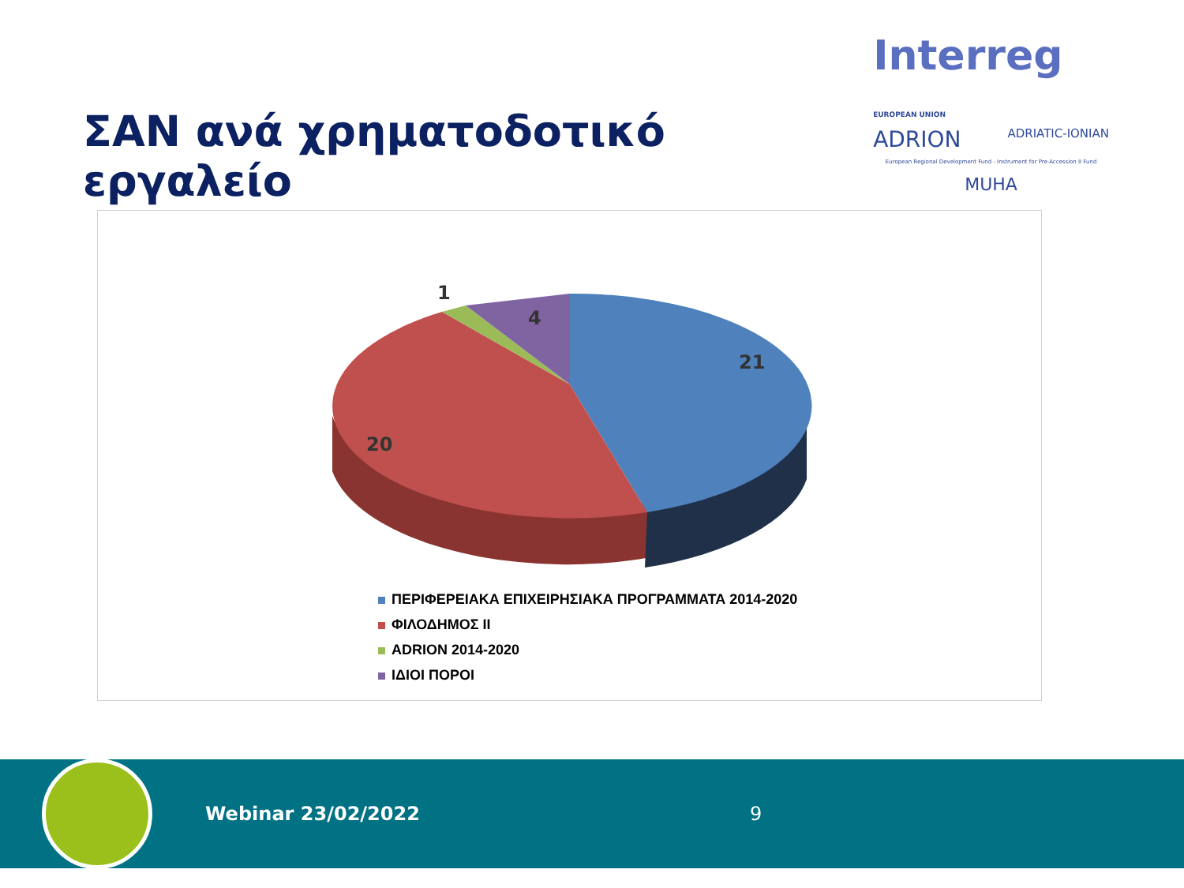ΣΑΝ ανά χρηματοδοτικό εργαλείο
Interreg EUROPEAN UNION
ADRION ADRIATIC-IONIAN
European Regional Development Fund - Instrument for Pre-Accession II Fund
MUHA
1
4
21
20
ΠΕΡΙΦΕΡΕΙΑΚΑ ΕΠΙΧΕΙΡΗΣΙΑΚΑ ΠΡΟΓΡΑΜΜΑΤΑ 2014-2020
ΦΙΛΟΔΗΜΟΣ ΙΙ
ADRION 2014-2020
ΙΔΙΟΙ ΠΟΡΟΙ
Webinar 23/02/2022 9